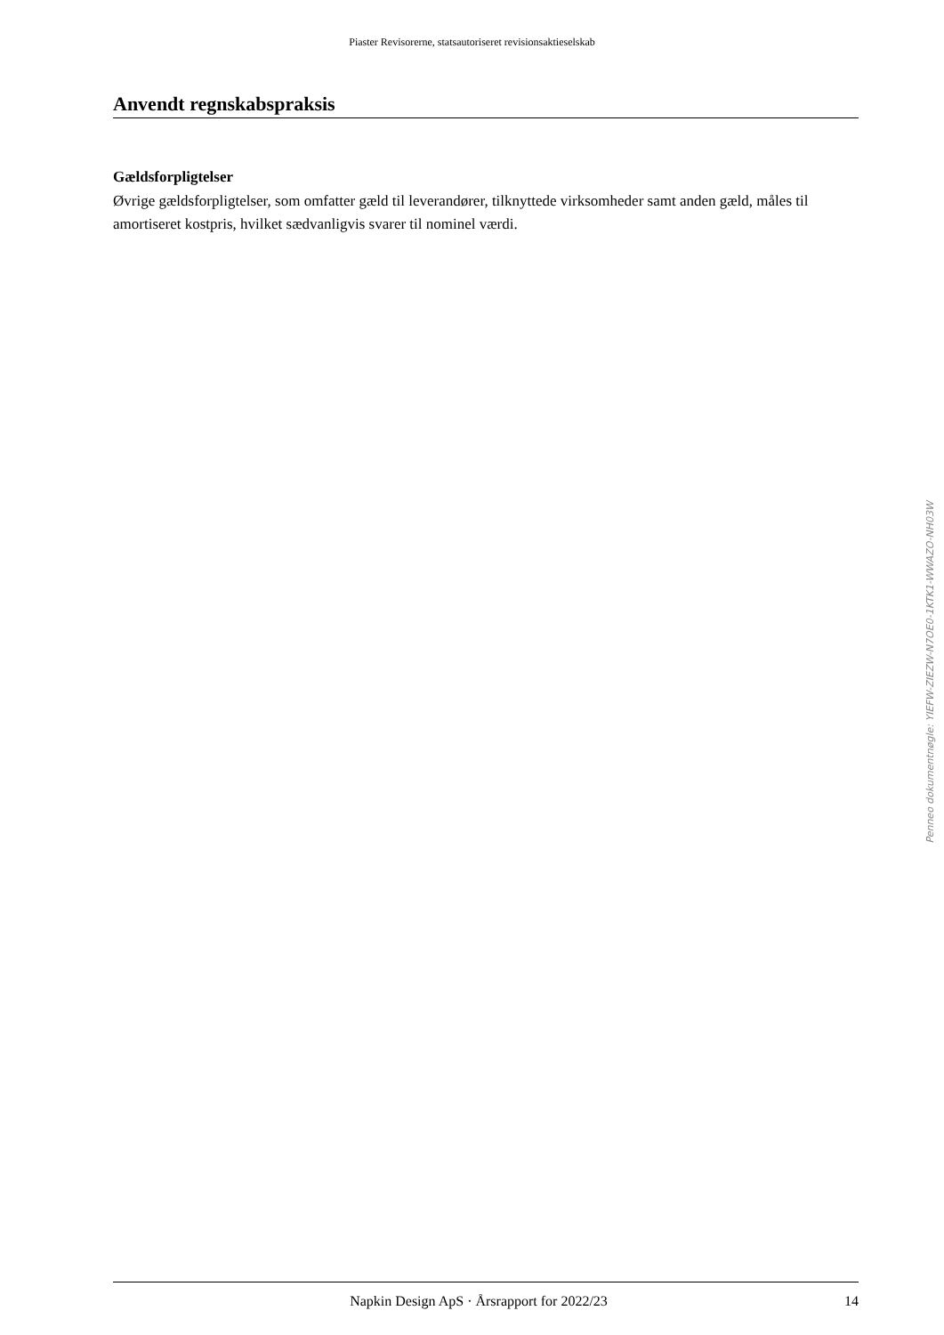Piaster Revisorerne, statsautoriseret revisionsaktieselskab
Anvendt regnskabspraksis
Gældsforpligtelser
Øvrige gældsforpligtelser, som omfatter gæld til leverandører, tilknyttede virksomheder samt anden gæld, måles til amortiseret kostpris, hvilket sædvanligvis svarer til nominel værdi.
Penneo dokumentnøgle: YIEFW-ZIEZW-N7OE0-1KTK1-WWAZO-NH03W
Napkin Design ApS · Årsrapport for 2022/23 14